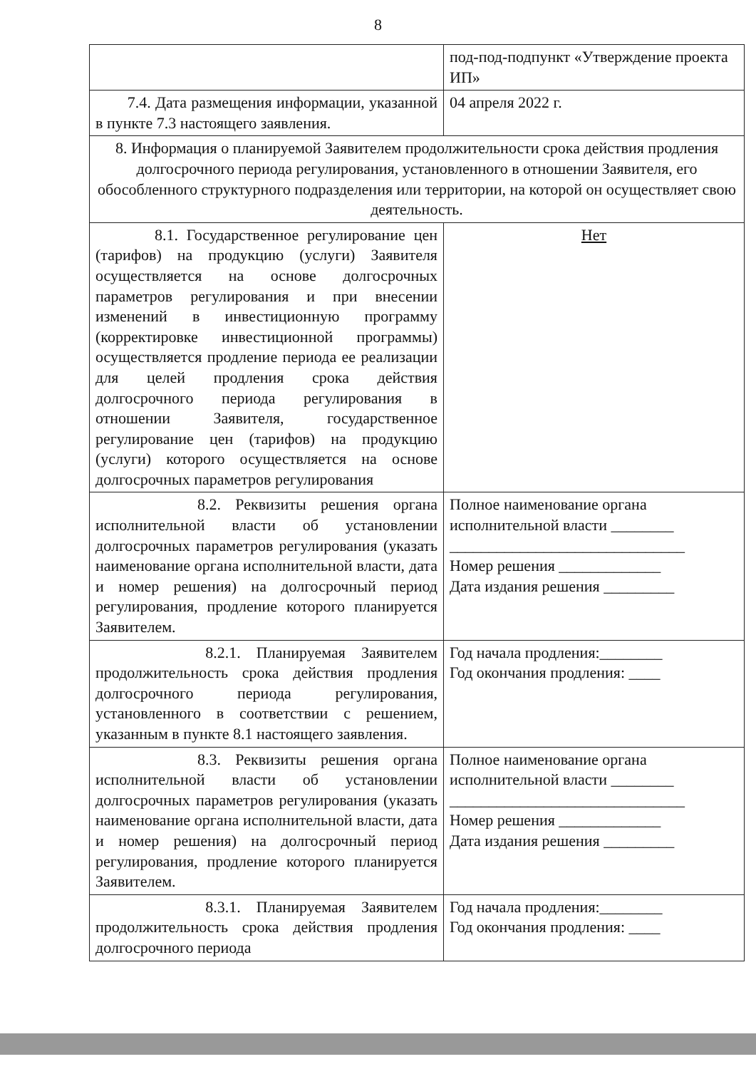8
| | под-под-подпункт «Утверждение проекта ИП» |
| 7.4. Дата размещения информации, указанной в пункте 7.3 настоящего заявления. | 04 апреля 2022 г. |
| 8. Информация о планируемой Заявителем продолжительности срока действия продления долгосрочного периода регулирования, установленного в отношении Заявителя, его обособленного структурного подразделения или территории, на которой он осуществляет свою деятельность. | |
| 8.1. Государственное регулирование цен (тарифов) на продукцию (услуги) Заявителя осуществляется на основе долгосрочных параметров регулирования и при внесении изменений в инвестиционную программу (корректировке инвестиционной программы) осуществляется продление периода ее реализации для целей продления срока действия долгосрочного периода регулирования в отношении Заявителя, государственное регулирование цен (тарифов) на продукцию (услуги) которого осуществляется на основе долгосрочных параметров регулирования | Нет |
| 8.2. Реквизиты решения органа исполнительной власти об установлении долгосрочных параметров регулирования (указать наименование органа исполнительной власти, дата и номер решения) на долгосрочный период регулирования, продление которого планируется Заявителем. | Полное наименование органа исполнительной власти ________ ______________________________ Номер решения _____________ Дата издания решения _________ |
| 8.2.1. Планируемая Заявителем продолжительность срока действия продления долгосрочного периода регулирования, установленного в соответствии с решением, указанным в пункте 8.1 настоящего заявления. | Год начала продления:________ Год окончания продления: ____ |
| 8.3. Реквизиты решения органа исполнительной власти об установлении долгосрочных параметров регулирования (указать наименование органа исполнительной власти, дата и номер решения) на долгосрочный период регулирования, продление которого планируется Заявителем. | Полное наименование органа исполнительной власти ________ ______________________________ Номер решения _____________ Дата издания решения _________ |
| 8.3.1. Планируемая Заявителем продолжительность срока действия продления долгосрочного периода | Год начала продления:________ Год окончания продления: ____ |